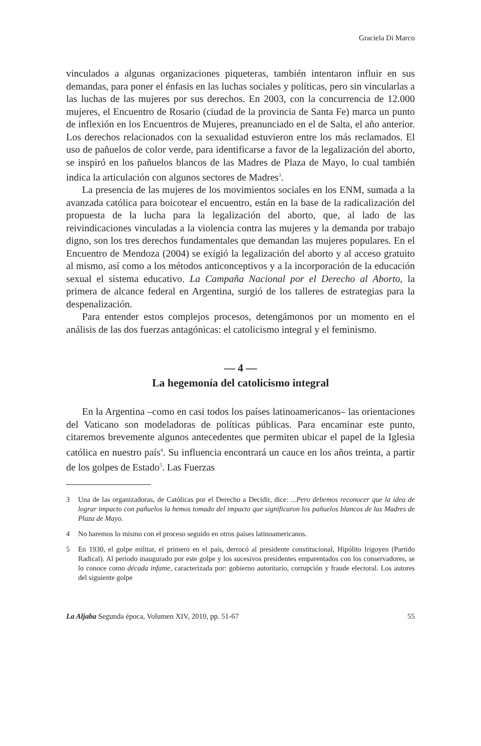Graciela Di Marco
vinculados a algunas organizaciones piqueteras, también intentaron influir en sus demandas, para poner el énfasis en las luchas sociales y políticas, pero sin vincularlas a las luchas de las mujeres por sus derechos. En 2003, con la concurrencia de 12.000 mujeres, el Encuentro de Rosario (ciudad de la provincia de Santa Fe) marca un punto de inflexión en los Encuentros de Mujeres, preanunciado en el de Salta, el año anterior. Los derechos relacionados con la sexualidad estuvieron entre los más reclamados. El uso de pañuelos de color verde, para identificarse a favor de la legalización del aborto, se inspiró en los pañuelos blancos de las Madres de Plaza de Mayo, lo cual también indica la articulación con algunos sectores de Madres<sup>3</sup>.
La presencia de las mujeres de los movimientos sociales en los ENM, sumada a la avanzada católica para boicotear el encuentro, están en la base de la radicalización del propuesta de la lucha para la legalización del aborto, que, al lado de las reivindicaciones vinculadas a la violencia contra las mujeres y la demanda por trabajo digno, son los tres derechos fundamentales que demandan las mujeres populares. En el Encuentro de Mendoza (2004) se exigió la legalización del aborto y al acceso gratuito al mismo, así como a los métodos anticonceptivos y a la incorporación de la educación sexual el sistema educativo. La Campaña Nacional por el Derecho al Aborto, la primera de alcance federal en Argentina, surgió de los talleres de estrategias para la despenalización.
Para entender estos complejos procesos, detengámonos por un momento en el análisis de las dos fuerzas antagónicas: el catolicismo integral y el feminismo.
— 4 —
La hegemonía del catolicismo integral
En la Argentina –como en casi todos los países latinoamericanos– las orientaciones del Vaticano son modeladoras de políticas públicas. Para encaminar este punto, citaremos brevemente algunos antecedentes que permiten ubicar el papel de la Iglesia católica en nuestro país<sup>4</sup>. Su influencia encontrará un cauce en los años treinta, a partir de los golpes de Estado<sup>5</sup>. Las Fuerzas
3 Una de las organizadoras, de Católicas por el Derecho a Decidir, dice: ...Pero debemos reconocer que la idea de lograr impacto con pañuelos la hemos tomado del impacto que significaron los pañuelos blancos de las Madres de Plaza de Mayo.
4 No haremos lo mismo con el proceso seguido en otros países latinoamericanos.
5 En 1930, el golpe militar, el primero en el país, derrocó al presidente constitucional, Hipólito Irigoyen (Partido Radical). Al periodo inaugurado por este golpe y los sucesivos presidentes emparentados con los conservadores, se lo conoce como década infame, caracterizada por: gobierno autoritario, corrupción y fraude electoral. Los autores del siguiente golpe
La Aljaba Segunda época, Volumen XIV, 2010, pp. 51-67 55